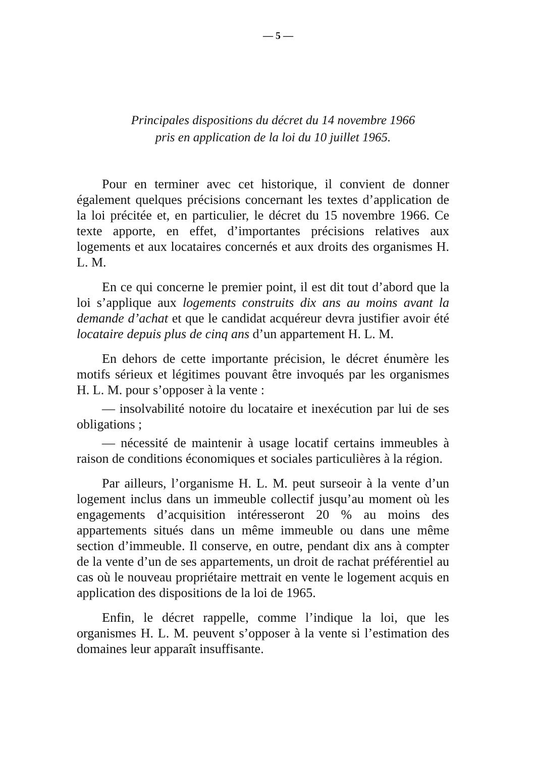— 5 —
Principales dispositions du décret du 14 novembre 1966
pris en application de la loi du 10 juillet 1965.
Pour en terminer avec cet historique, il convient de donner également quelques précisions concernant les textes d’application de la loi précitée et, en particulier, le décret du 15 novembre 1966. Ce texte apporte, en effet, d’importantes précisions relatives aux logements et aux locataires concernés et aux droits des organismes H. L. M.
En ce qui concerne le premier point, il est dit tout d’abord que la loi s’applique aux logements construits dix ans au moins avant la demande d’achat et que le candidat acquéreur devra justifier avoir été locataire depuis plus de cinq ans d’un appartement H. L. M.
En dehors de cette importante précision, le décret énumère les motifs sérieux et légitimes pouvant être invoqués par les organismes H. L. M. pour s’opposer à la vente :
— insolvabilité notoire du locataire et inexécution par lui de ses obligations ;
— nécessité de maintenir à usage locatif certains immeubles à raison de conditions économiques et sociales particulières à la région.
Par ailleurs, l’organisme H. L. M. peut surseoir à la vente d’un logement inclus dans un immeuble collectif jusqu’au moment où les engagements d’acquisition intéresseront 20 % au moins des appartements situés dans un même immeuble ou dans une même section d’immeuble. Il conserve, en outre, pendant dix ans à compter de la vente d’un de ses appartements, un droit de rachat préférentiel au cas où le nouveau propriétaire mettrait en vente le logement acquis en application des dispositions de la loi de 1965.
Enfin, le décret rappelle, comme l’indique la loi, que les organismes H. L. M. peuvent s’opposer à la vente si l’estimation des domaines leur apparaît insuffisante.